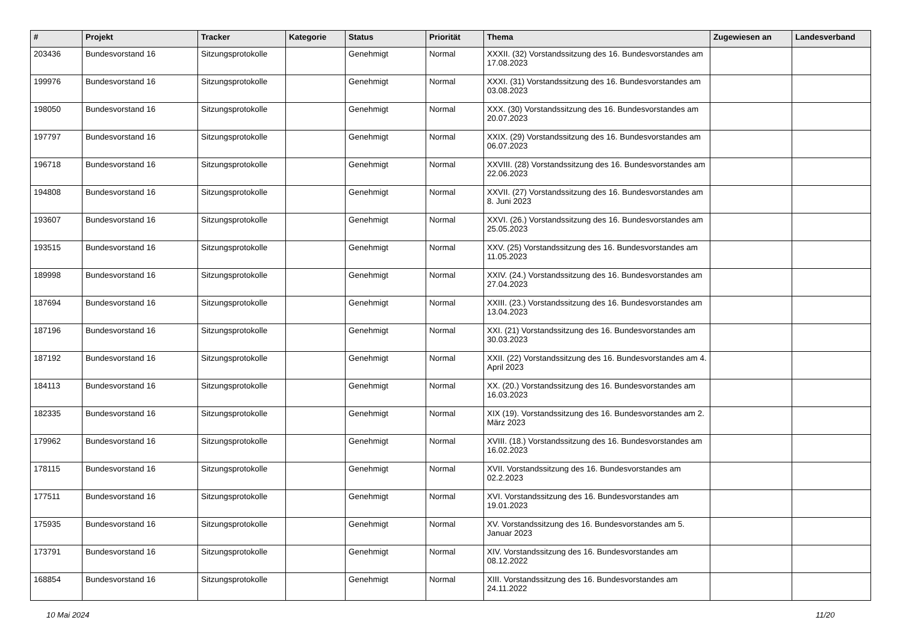| # | Projekt | Tracker | Kategorie | Status | Priorität | Thema | Zugewiesen an | Landesverband |
| --- | --- | --- | --- | --- | --- | --- | --- | --- |
| 203436 | Bundesvorstand 16 | Sitzungsprotokolle | | Genehmigt | Normal | XXXII. (32) Vorstandssitzung des 16. Bundesvorstandes am 17.08.2023 | | |
| 199976 | Bundesvorstand 16 | Sitzungsprotokolle | | Genehmigt | Normal | XXXI. (31) Vorstandssitzung des 16. Bundesvorstandes am 03.08.2023 | | |
| 198050 | Bundesvorstand 16 | Sitzungsprotokolle | | Genehmigt | Normal | XXX. (30) Vorstandssitzung des 16. Bundesvorstandes am 20.07.2023 | | |
| 197797 | Bundesvorstand 16 | Sitzungsprotokolle | | Genehmigt | Normal | XXIX. (29) Vorstandssitzung des 16. Bundesvorstandes am 06.07.2023 | | |
| 196718 | Bundesvorstand 16 | Sitzungsprotokolle | | Genehmigt | Normal | XXVIII. (28) Vorstandssitzung des 16. Bundesvorstandes am 22.06.2023 | | |
| 194808 | Bundesvorstand 16 | Sitzungsprotokolle | | Genehmigt | Normal | XXVII. (27) Vorstandssitzung des 16. Bundesvorstandes am 8. Juni 2023 | | |
| 193607 | Bundesvorstand 16 | Sitzungsprotokolle | | Genehmigt | Normal | XXVI. (26.) Vorstandssitzung des 16. Bundesvorstandes am 25.05.2023 | | |
| 193515 | Bundesvorstand 16 | Sitzungsprotokolle | | Genehmigt | Normal | XXV. (25) Vorstandssitzung des 16. Bundesvorstandes am 11.05.2023 | | |
| 189998 | Bundesvorstand 16 | Sitzungsprotokolle | | Genehmigt | Normal | XXIV. (24.) Vorstandssitzung des 16. Bundesvorstandes am 27.04.2023 | | |
| 187694 | Bundesvorstand 16 | Sitzungsprotokolle | | Genehmigt | Normal | XXIII. (23.) Vorstandssitzung des 16. Bundesvorstandes am 13.04.2023 | | |
| 187196 | Bundesvorstand 16 | Sitzungsprotokolle | | Genehmigt | Normal | XXI. (21) Vorstandssitzung des 16. Bundesvorstandes am 30.03.2023 | | |
| 187192 | Bundesvorstand 16 | Sitzungsprotokolle | | Genehmigt | Normal | XXII. (22) Vorstandssitzung des 16. Bundesvorstandes am 4. April 2023 | | |
| 184113 | Bundesvorstand 16 | Sitzungsprotokolle | | Genehmigt | Normal | XX. (20.) Vorstandssitzung des 16. Bundesvorstandes am 16.03.2023 | | |
| 182335 | Bundesvorstand 16 | Sitzungsprotokolle | | Genehmigt | Normal | XIX (19). Vorstandssitzung des 16. Bundesvorstandes am 2. März 2023 | | |
| 179962 | Bundesvorstand 16 | Sitzungsprotokolle | | Genehmigt | Normal | XVIII. (18.) Vorstandssitzung des 16. Bundesvorstandes am 16.02.2023 | | |
| 178115 | Bundesvorstand 16 | Sitzungsprotokolle | | Genehmigt | Normal | XVII. Vorstandssitzung des 16. Bundesvorstandes am 02.2.2023 | | |
| 177511 | Bundesvorstand 16 | Sitzungsprotokolle | | Genehmigt | Normal | XVI. Vorstandssitzung des 16. Bundesvorstandes am 19.01.2023 | | |
| 175935 | Bundesvorstand 16 | Sitzungsprotokolle | | Genehmigt | Normal | XV. Vorstandssitzung des 16. Bundesvorstandes am 5. Januar 2023 | | |
| 173791 | Bundesvorstand 16 | Sitzungsprotokolle | | Genehmigt | Normal | XIV. Vorstandssitzung des 16. Bundesvorstandes am 08.12.2022 | | |
| 168854 | Bundesvorstand 16 | Sitzungsprotokolle | | Genehmigt | Normal | XIII. Vorstandssitzung des 16. Bundesvorstandes am 24.11.2022 | | |
10 Mai 2024 11/20